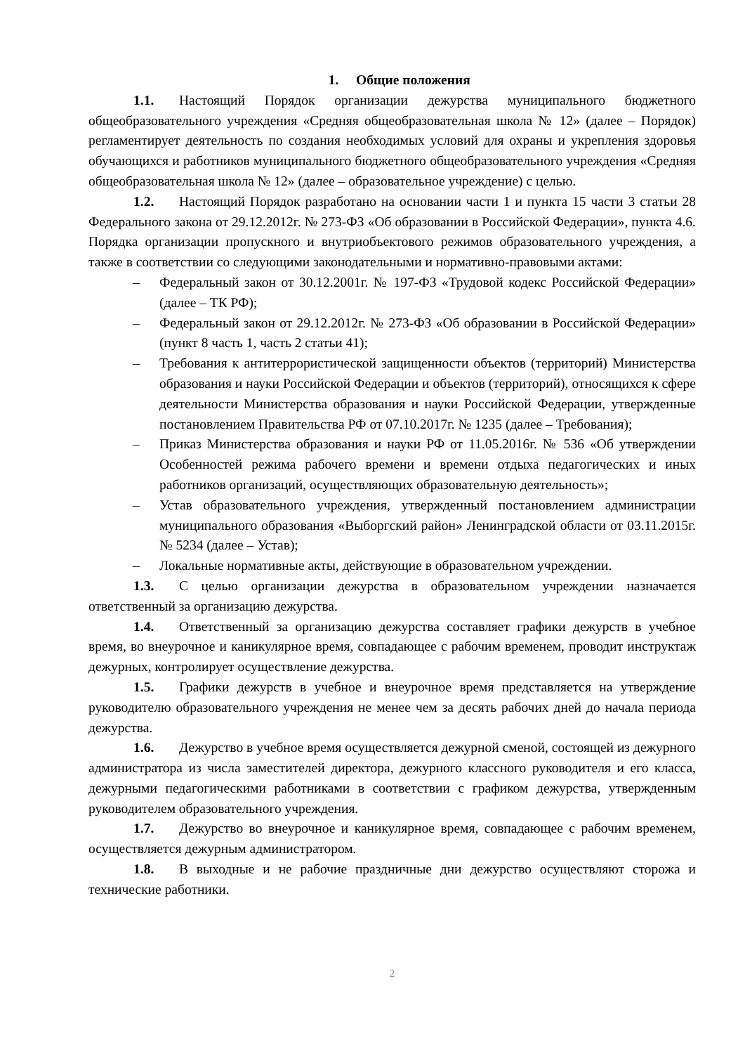1. Общие положения
1.1. Настоящий Порядок организации дежурства муниципального бюджетного общеобразовательного учреждения «Средняя общеобразовательная школа № 12» (далее – Порядок) регламентирует деятельность по создания необходимых условий для охраны и укрепления здоровья обучающихся и работников муниципального бюджетного общеобразовательного учреждения «Средняя общеобразовательная школа № 12» (далее – образовательное учреждение) с целью.
1.2. Настоящий Порядок разработано на основании части 1 и пункта 15 части 3 статьи 28 Федерального закона от 29.12.2012г. № 273-ФЗ «Об образовании в Российской Федерации», пункта 4.6. Порядка организации пропускного и внутриобъектового режимов образовательного учреждения, а также в соответствии со следующими законодательными и нормативно-правовыми актами:
– Федеральный закон от 30.12.2001г. № 197-ФЗ «Трудовой кодекс Российской Федерации» (далее – ТК РФ);
– Федеральный закон от 29.12.2012г. № 273-ФЗ «Об образовании в Российской Федерации» (пункт 8 часть 1, часть 2 статьи 41);
– Требования к антитеррористической защищенности объектов (территорий) Министерства образования и науки Российской Федерации и объектов (территорий), относящихся к сфере деятельности Министерства образования и науки Российской Федерации, утвержденные постановлением Правительства РФ от 07.10.2017г. № 1235 (далее – Требования);
– Приказ Министерства образования и науки РФ от 11.05.2016г. № 536 «Об утверждении Особенностей режима рабочего времени и времени отдыха педагогических и иных работников организаций, осуществляющих образовательную деятельность»;
– Устав образовательного учреждения, утвержденный постановлением администрации муниципального образования «Выборгский район» Ленинградской области от 03.11.2015г. № 5234 (далее – Устав);
– Локальные нормативные акты, действующие в образовательном учреждении.
1.3. С целью организации дежурства в образовательном учреждении назначается ответственный за организацию дежурства.
1.4. Ответственный за организацию дежурства составляет графики дежурств в учебное время, во внеурочное и каникулярное время, совпадающее с рабочим временем, проводит инструктаж дежурных, контролирует осуществление дежурства.
1.5. Графики дежурств в учебное и внеурочное время представляется на утверждение руководителю образовательного учреждения не менее чем за десять рабочих дней до начала периода дежурства.
1.6. Дежурство в учебное время осуществляется дежурной сменой, состоящей из дежурного администратора из числа заместителей директора, дежурного классного руководителя и его класса, дежурными педагогическими работниками в соответствии с графиком дежурства, утвержденным руководителем образовательного учреждения.
1.7. Дежурство во внеурочное и каникулярное время, совпадающее с рабочим временем, осуществляется дежурным администратором.
1.8. В выходные и не рабочие праздничные дни дежурство осуществляют сторожа и технические работники.
2